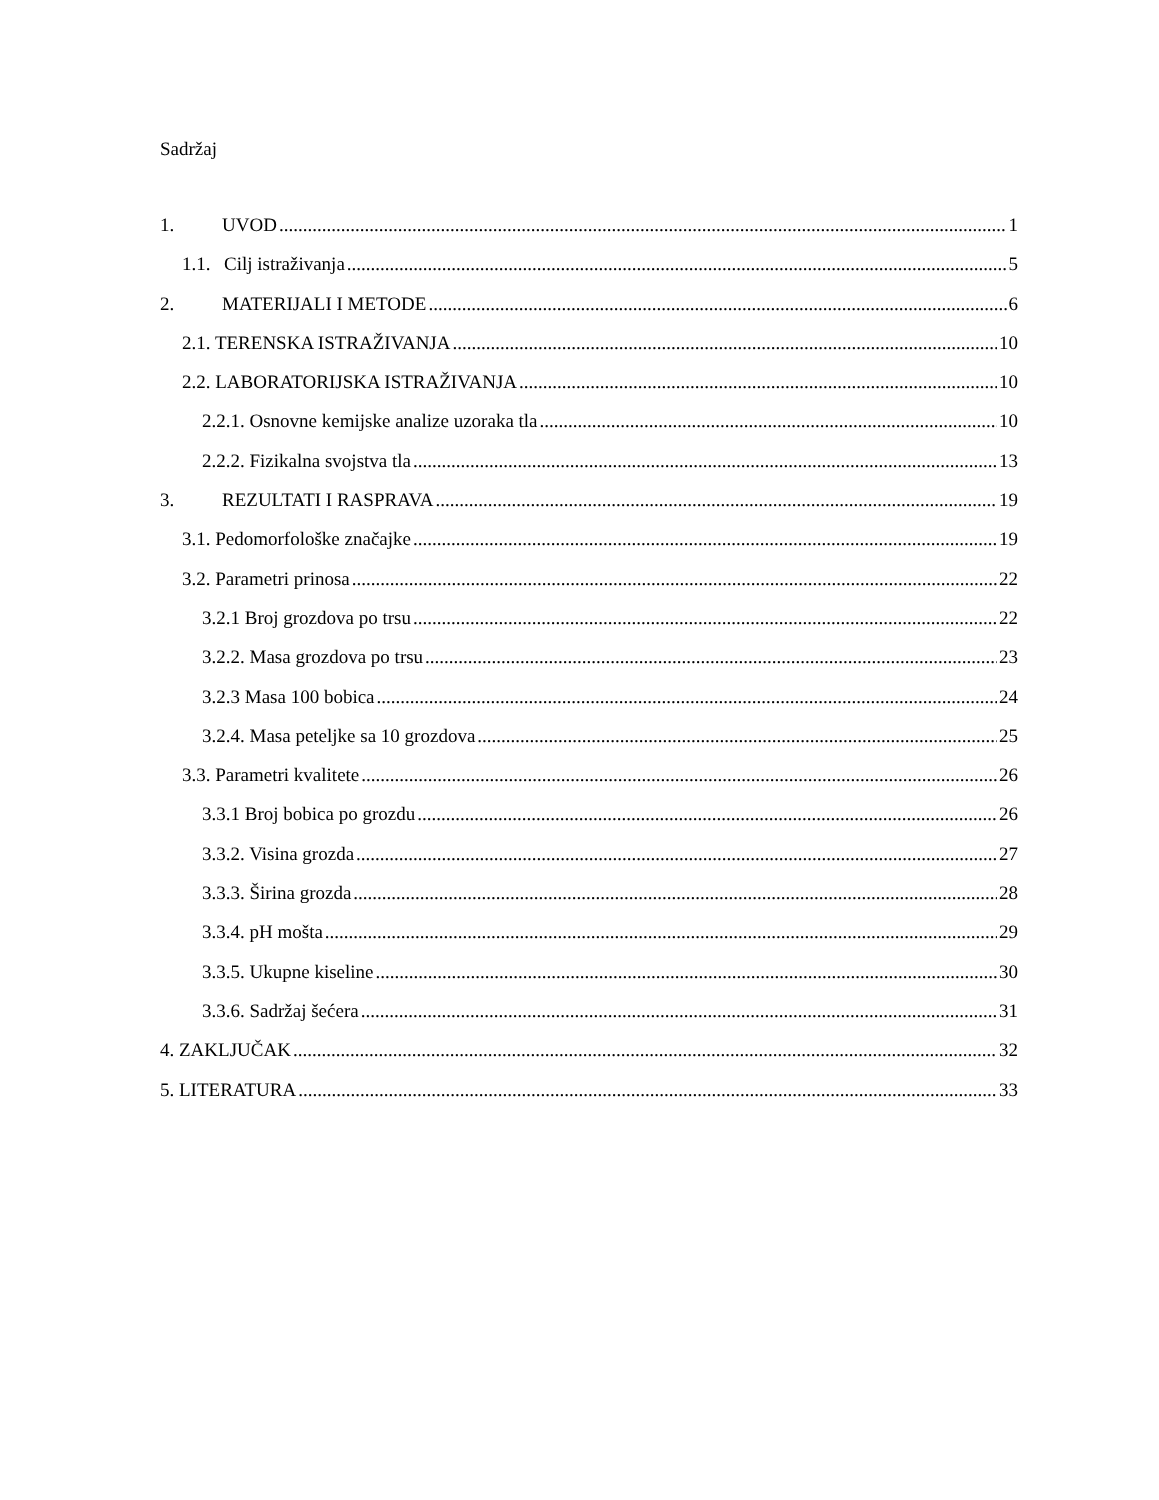Sadržaj
1. UVOD 1
1.1. Cilj istraživanja 5
2. MATERIJALI I METODE 6
2.1. TERENSKA ISTRAŽIVANJA 10
2.2. LABORATORIJSKA ISTRAŽIVANJA 10
2.2.1. Osnovne kemijske analize uzoraka tla 10
2.2.2. Fizikalna svojstva tla 13
3. REZULTATI I RASPRAVA 19
3.1. Pedomorfološke značajke 19
3.2. Parametri prinosa 22
3.2.1 Broj grozdova po trsu 22
3.2.2. Masa grozdova po trsu 23
3.2.3 Masa 100 bobica 24
3.2.4. Masa peteljke sa 10 grozdova 25
3.3. Parametri kvalitete 26
3.3.1 Broj bobica po grozdu 26
3.3.2. Visina grozda 27
3.3.3. Širina grozda 28
3.3.4. pH mošta 29
3.3.5. Ukupne kiseline 30
3.3.6. Sadržaj šećera 31
4. ZAKLJUČAK 32
5. LITERATURA 33